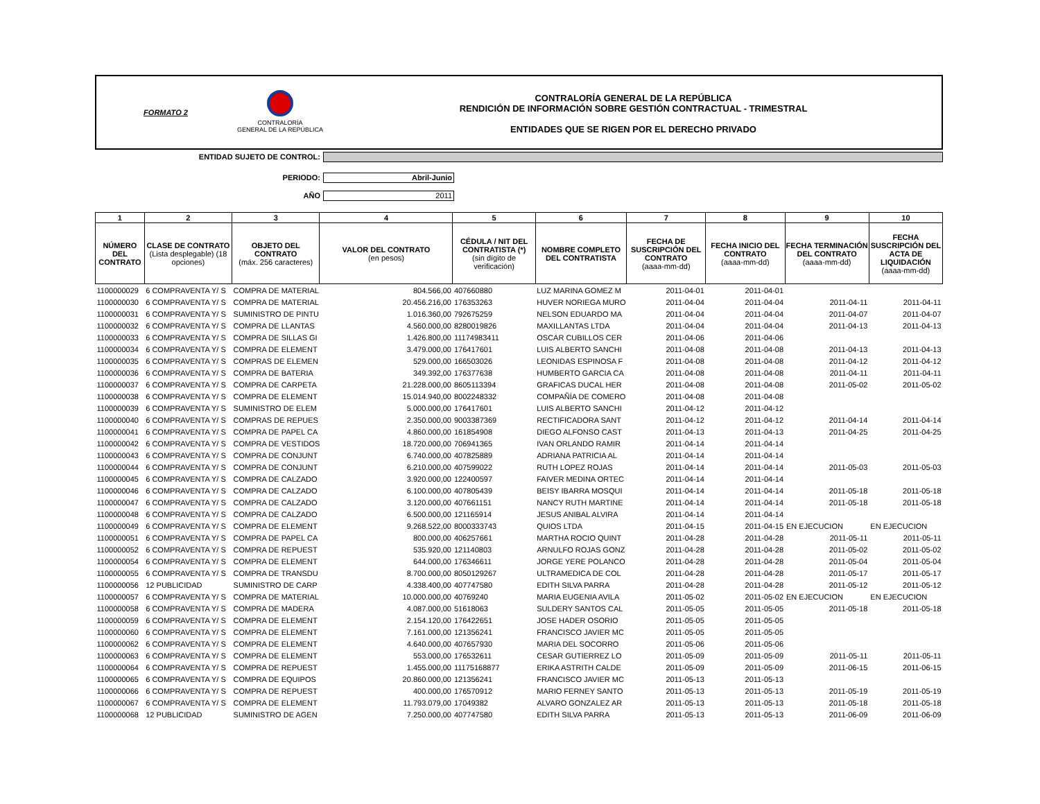FORMATO 2
CONTRALORÍA
GENERAL DE LA REPÚBLICA
CONTRALORÍA GENERAL DE LA REPÚBLICA
RENDICIÓN DE INFORMACIÓN SOBRE GESTIÓN CONTRACTUAL - TRIMESTRAL
ENTIDADES QUE SE RIGEN POR EL DERECHO PRIVADO
ENTIDAD SUJETO DE CONTROL:
PERIODO:
Abril-Junio
AÑO
2011
| 1 | 2 | 3 | 4 | 5 | 6 | 7 | 8 | 9 | 10 |
| --- | --- | --- | --- | --- | --- | --- | --- | --- | --- |
| NÚMERO DEL CONTRATO | CLASE DE CONTRATO (Lista desplegable) (18 opciones) | OBJETO DEL CONTRATO (máx. 256 caracteres) | VALOR DEL CONTRATO (en pesos) | CÉDULA / NIT DEL CONTRATISTA (*) (sin dígito de verificación) | NOMBRE COMPLETO DEL CONTRATISTA | FECHA DE SUSCRIPCIÓN DEL CONTRATO (aaaa-mm-dd) | FECHA INICIO DEL CONTRATO (aaaa-mm-dd) | FECHA TERMINACIÓN DEL CONTRATO (aaaa-mm-dd) | FECHA SUSCRIPCIÓN DEL ACTA DE LIQUIDACIÓN (aaaa-mm-dd) |
| 1100000029 | 6 COMPRAVENTA Y/ S | COMPRA DE MATERIAL | 804.566,00 | 407660880 | LUZ MARINA GOMEZ M | 2011-04-01 | 2011-04-01 | | |
| 1100000030 | 6 COMPRAVENTA Y/ S | COMPRA DE MATERIAL | 20.456.216,00 | 176353263 | HUVER NORIEGA MURO | 2011-04-04 | 2011-04-04 | 2011-04-11 | 2011-04-11 |
| 1100000031 | 6 COMPRAVENTA Y/ S | SUMINISTRO DE PINTU | 1.016.360,00 | 792675259 | NELSON EDUARDO MA | 2011-04-04 | 2011-04-04 | 2011-04-07 | 2011-04-07 |
| 1100000032 | 6 COMPRAVENTA Y/ S | COMPRA DE LLANTAS | 4.560.000,00 | 8280019826 | MAXILLANTAS LTDA | 2011-04-04 | 2011-04-04 | 2011-04-13 | 2011-04-13 |
| 1100000033 | 6 COMPRAVENTA Y/ S | COMPRA DE SILLAS GI | 1.426.800,00 | 11174983411 | OSCAR CUBILLOS CER | 2011-04-06 | 2011-04-06 | | |
| 1100000034 | 6 COMPRAVENTA Y/ S | COMPRA DE ELEMENT | 3.479.000,00 | 176417601 | LUIS ALBERTO SANCHI | 2011-04-08 | 2011-04-08 | 2011-04-13 | 2011-04-13 |
| 1100000035 | 6 COMPRAVENTA Y/ S | COMPRAS DE ELEMEN | 529.000,00 | 166503026 | LEONIDAS ESPINOSA F | 2011-04-08 | 2011-04-08 | 2011-04-12 | 2011-04-12 |
| 1100000036 | 6 COMPRAVENTA Y/ S | COMPRA DE BATERIA | 349.392,00 | 176377638 | HUMBERTO GARCIA CA | 2011-04-08 | 2011-04-08 | 2011-04-11 | 2011-04-11 |
| 1100000037 | 6 COMPRAVENTA Y/ S | COMPRA DE CARPETA | 21.228.000,00 | 8605113394 | GRAFICAS DUCAL HER | 2011-04-08 | 2011-04-08 | 2011-05-02 | 2011-05-02 |
| 1100000038 | 6 COMPRAVENTA Y/ S | COMPRA DE ELEMENT | 15.014.940,00 | 8002248332 | COMPAÑÍA DE COMERO | 2011-04-08 | 2011-04-08 | | |
| 1100000039 | 6 COMPRAVENTA Y/ S | SUMINISTRO DE ELEM | 5.000.000,00 | 176417601 | LUIS ALBERTO SANCHI | 2011-04-12 | 2011-04-12 | | |
| 1100000040 | 6 COMPRAVENTA Y/ S | COMPRAS DE REPUES | 2.350.000,00 | 9003387369 | RECTIFICADORA SANT | 2011-04-12 | 2011-04-12 | 2011-04-14 | 2011-04-14 |
| 1100000041 | 6 COMPRAVENTA Y/ S | COMPRA DE PAPEL CA | 4.860.000,00 | 161854908 | DIEGO ALFONSO CAST | 2011-04-13 | 2011-04-13 | 2011-04-25 | 2011-04-25 |
| 1100000042 | 6 COMPRAVENTA Y/ S | COMPRA DE VESTIDOS | 18.720.000,00 | 706941365 | IVAN ORLANDO RAMIR | 2011-04-14 | 2011-04-14 | | |
| 1100000043 | 6 COMPRAVENTA Y/ S | COMPRA DE CONJUNT | 6.740.000,00 | 407825889 | ADRIANA PATRICIA AL | 2011-04-14 | 2011-04-14 | | |
| 1100000044 | 6 COMPRAVENTA Y/ S | COMPRA DE CONJUNT | 6.210.000,00 | 407599022 | RUTH LOPEZ ROJAS | 2011-04-14 | 2011-04-14 | 2011-05-03 | 2011-05-03 |
| 1100000045 | 6 COMPRAVENTA Y/ S | COMPRA DE CALZADO | 3.920.000,00 | 122400597 | FAIVER MEDINA ORTEC | 2011-04-14 | 2011-04-14 | | |
| 1100000046 | 6 COMPRAVENTA Y/ S | COMPRA DE CALZADO | 6.100.000,00 | 407805439 | BEISY IBARRA MOSQUI | 2011-04-14 | 2011-04-14 | 2011-05-18 | 2011-05-18 |
| 1100000047 | 6 COMPRAVENTA Y/ S | COMPRA DE CALZADO | 3.120.000,00 | 407661151 | NANCY RUTH MARTINE | 2011-04-14 | 2011-04-14 | 2011-05-18 | 2011-05-18 |
| 1100000048 | 6 COMPRAVENTA Y/ S | COMPRA DE CALZADO | 6.500.000,00 | 121165914 | JESUS ANIBAL ALVIRA | 2011-04-14 | 2011-04-14 | | |
| 1100000049 | 6 COMPRAVENTA Y/ S | COMPRA DE ELEMENT | 9.268.522,00 | 8000333743 | QUIOS LTDA | 2011-04-15 | 2011-04-15 | EN EJECUCION | EN EJECUCION |
| 1100000051 | 6 COMPRAVENTA Y/ S | COMPRA DE PAPEL CA | 800.000,00 | 406257661 | MARTHA ROCIO QUINT | 2011-04-28 | 2011-04-28 | 2011-05-11 | 2011-05-11 |
| 1100000052 | 6 COMPRAVENTA Y/ S | COMPRA DE REPUEST | 535.920,00 | 121140803 | ARNULFO ROJAS GONZ | 2011-04-28 | 2011-04-28 | 2011-05-02 | 2011-05-02 |
| 1100000054 | 6 COMPRAVENTA Y/ S | COMPRA DE ELEMENT | 644.000,00 | 176346611 | JORGE YERE POLANCO | 2011-04-28 | 2011-04-28 | 2011-05-04 | 2011-05-04 |
| 1100000055 | 6 COMPRAVENTA Y/ S | COMPRA DE TRANSDU | 8.700.000,00 | 8050129267 | ULTRAMEDICA DE COL | 2011-04-28 | 2011-04-28 | 2011-05-17 | 2011-05-17 |
| 1100000056 | 12 PUBLICIDAD | SUMINISTRO DE CARP | 4.338.400,00 | 407747580 | EDITH SILVA PARRA | 2011-04-28 | 2011-04-28 | 2011-05-12 | 2011-05-12 |
| 1100000057 | 6 COMPRAVENTA Y/ S | COMPRA DE MATERIAL | 10.000.000,00 | 40769240 | MARIA EUGENIA AVILA | 2011-05-02 | 2011-05-02 | EN EJECUCION | EN EJECUCION |
| 1100000058 | 6 COMPRAVENTA Y/ S | COMPRA DE MADERA | 4.087.000,00 | 51618063 | SULDERY SANTOS CAL | 2011-05-05 | 2011-05-05 | 2011-05-18 | 2011-05-18 |
| 1100000059 | 6 COMPRAVENTA Y/ S | COMPRA DE ELEMENT | 2.154.120,00 | 176422651 | JOSE HADER OSORIO | 2011-05-05 | 2011-05-05 | | |
| 1100000060 | 6 COMPRAVENTA Y/ S | COMPRA DE ELEMENT | 7.161.000,00 | 121356241 | FRANCISCO JAVIER MC | 2011-05-05 | 2011-05-05 | | |
| 1100000062 | 6 COMPRAVENTA Y/ S | COMPRA DE ELEMENT | 4.640.000,00 | 407657930 | MARIA DEL SOCORRO | 2011-05-06 | 2011-05-06 | | |
| 1100000063 | 6 COMPRAVENTA Y/ S | COMPRA DE ELEMENT | 553.000,00 | 176532611 | CESAR GUTIERREZ LO | 2011-05-09 | 2011-05-09 | 2011-05-11 | 2011-05-11 |
| 1100000064 | 6 COMPRAVENTA Y/ S | COMPRA DE REPUEST | 1.455.000,00 | 11175168877 | ERIKA ASTRITH CALDE | 2011-05-09 | 2011-05-09 | 2011-06-15 | 2011-06-15 |
| 1100000065 | 6 COMPRAVENTA Y/ S | COMPRA DE EQUIPOS | 20.860.000,00 | 121356241 | FRANCISCO JAVIER MC | 2011-05-13 | 2011-05-13 | | |
| 1100000066 | 6 COMPRAVENTA Y/ S | COMPRA DE REPUEST | 400.000,00 | 176570912 | MARIO FERNEY SANTO | 2011-05-13 | 2011-05-13 | 2011-05-19 | 2011-05-19 |
| 1100000067 | 6 COMPRAVENTA Y/ S | COMPRA DE ELEMENT | 11.793.079,00 | 17049382 | ALVARO GONZALEZ AR | 2011-05-13 | 2011-05-13 | 2011-05-18 | 2011-05-18 |
| 1100000068 | 12 PUBLICIDAD | SUMINISTRO DE AGEN | 7.250.000,00 | 407747580 | EDITH SILVA PARRA | 2011-05-13 | 2011-05-13 | 2011-06-09 | 2011-06-09 |